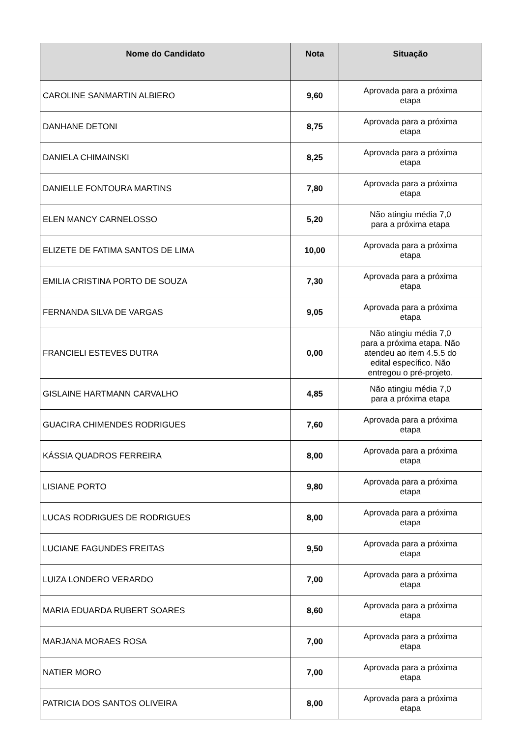| Nome do Candidato | Nota | Situação |
| --- | --- | --- |
| CAROLINE SANMARTIN ALBIERO | 9,60 | Aprovada para a próxima etapa |
| DANHANE DETONI | 8,75 | Aprovada para a próxima etapa |
| DANIELA CHIMAINSKI | 8,25 | Aprovada para a próxima etapa |
| DANIELLE FONTOURA MARTINS | 7,80 | Aprovada para a próxima etapa |
| ELEN MANCY CARNELOSSO | 5,20 | Não atingiu média 7,0 para a próxima etapa |
| ELIZETE DE FATIMA SANTOS DE LIMA | 10,00 | Aprovada para a próxima etapa |
| EMILIA CRISTINA PORTO DE SOUZA | 7,30 | Aprovada para a próxima etapa |
| FERNANDA SILVA DE VARGAS | 9,05 | Aprovada para a próxima etapa |
| FRANCIELI ESTEVES DUTRA | 0,00 | Não atingiu média 7,0 para a próxima etapa. Não atendeu ao item 4.5.5 do edital específico. Não entregou o pré-projeto. |
| GISLAINE HARTMANN CARVALHO | 4,85 | Não atingiu média 7,0 para a próxima etapa |
| GUACIRA CHIMENDES RODRIGUES | 7,60 | Aprovada para a próxima etapa |
| KÁSSIA QUADROS FERREIRA | 8,00 | Aprovada para a próxima etapa |
| LISIANE PORTO | 9,80 | Aprovada para a próxima etapa |
| LUCAS RODRIGUES DE RODRIGUES | 8,00 | Aprovada para a próxima etapa |
| LUCIANE FAGUNDES FREITAS | 9,50 | Aprovada para a próxima etapa |
| LUIZA LONDERO VERARDO | 7,00 | Aprovada para a próxima etapa |
| MARIA EDUARDA RUBERT SOARES | 8,60 | Aprovada para a próxima etapa |
| MARJANA MORAES ROSA | 7,00 | Aprovada para a próxima etapa |
| NATIER MORO | 7,00 | Aprovada para a próxima etapa |
| PATRICIA DOS SANTOS OLIVEIRA | 8,00 | Aprovada para a próxima etapa |